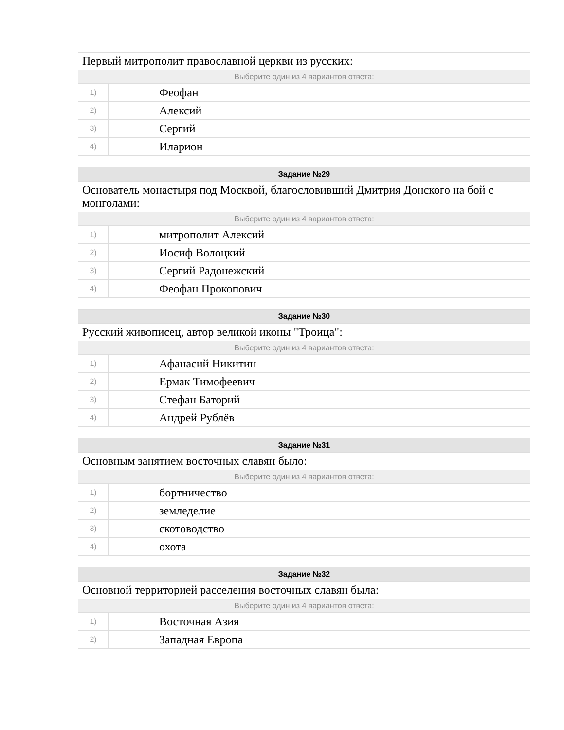| Первый митрополит православной церкви из русских: | | |
| Выберите один из 4 вариантов ответа: | | |
| 1) | | Феофан |
| 2) | | Алексий |
| 3) | | Сергий |
| 4) | | Иларион |
| Задание №29 | | |
| --- | --- | --- |
| Основатель монастыря под Москвой, благословивший Дмитрия Донского на бой с монголами: | | |
| Выберите один из 4 вариантов ответа: | | |
| 1) | | митрополит Алексий |
| 2) | | Иосиф Волоцкий |
| 3) | | Сергий Радонежский |
| 4) | | Феофан Прокопович |
| Задание №30 | | |
| --- | --- | --- |
| Русский живописец, автор великой иконы "Троица": | | |
| Выберите один из 4 вариантов ответа: | | |
| 1) | | Афанасий Никитин |
| 2) | | Ермак Тимофеевич |
| 3) | | Стефан Баторий |
| 4) | | Андрей Рублёв |
| Задание №31 | | |
| --- | --- | --- |
| Основным занятием восточных славян было: | | |
| Выберите один из 4 вариантов ответа: | | |
| 1) | | бортничество |
| 2) | | земледелие |
| 3) | | скотоводство |
| 4) | | охота |
| Задание №32 | | |
| --- | --- | --- |
| Основной территорией расселения восточных славян была: | | |
| Выберите один из 4 вариантов ответа: | | |
| 1) | | Восточная Азия |
| 2) | | Западная Европа |